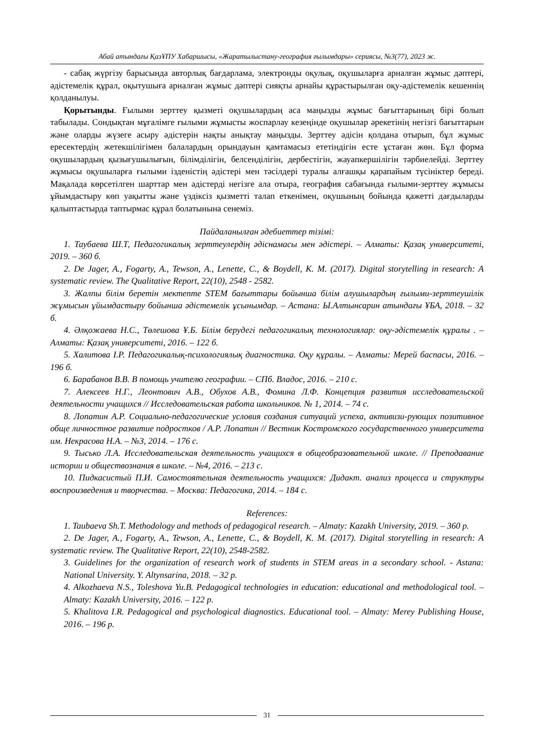Абай атындағы ҚазҰПУ Хабаршысы, «Жаратылыстану-география ғылымдары» сериясы, №3(77), 2023 ж.
- сабақ жүргізу барысында авторлық бағдарлама, электронды оқулық, оқушыларға арналған жұмыс дәптері, әдістемелік құрал, оқытушыға арналған жұмыс дәптері сияқты арнайы құрастырылған оқу-әдістемелік кешеннің қолданылуы.
Қорытынды. Ғылыми зерттеу қызметі оқушылардың аса маңызды жұмыс бағыттарының бірі болып табылады. Сондықтан мұғалімге ғылыми жұмысты жоспарлау кезеңінде оқушылар әрекетінің негізгі бағыттарын және оларды жүзеге асыру әдістерін нақты анықтау маңызды. Зерттеу әдісін қолдана отырып, бұл жұмыс ересектердің жетекшілігімен балалардың орындауын қамтамасыз ететіндігін есте ұстаған жөн. Бұл форма оқушылардың қызығушылығын, білімділігін, белсенділігін, дербестігін, жауапкершілігін тәрбиелейді. Зерттеу жұмысы оқушыларға ғылыми ізденістің әдістері мен тәсілдері туралы алғашқы қарапайым түсініктер береді. Мақалада көрсетілген шарттар мен әдістерді негізге ала отыра, география сабағында ғылыми-зерттеу жұмысы ұйымдастыру көп уақытты және үздіксіз қызметті талап еткенімен, оқушының бойында қажетті дағдыларды қалыптастырда таптырмас құрал болатынына сенеміз.
Пайдаланылған әдебиеттер тізімі:
1. Таубаева Ш.Т, Педагогикалық зерттеулердің әдіснамасы мен әдістері. – Алматы: Қазақ университеті, 2019. – 360 б.
2. De Jager, A., Fogarty, A., Tewson, A., Lenette, C., & Boydell, K. M. (2017). Digital storytelling in research: A systematic review. The Qualitative Report, 22(10), 2548 - 2582.
3. Жалпы білім беретін мектепте STEM бағыттары бойынша білім алушылардың ғылыми-зерттеушілік жұмысын ұйымдастыру бойынша әдістемелік ұсынымдар. – Астана: Ы.Алтынсарин атындағы ҰБА, 2018. – 32 б.
4. Әлқожаева Н.С., Төлешова Ұ.Б. Білім берудегі педагогикалық технологиялар: оқу-әдістемелік құралы . – Алматы: Қазақ университеті, 2016. – 122 б.
5. Халитова І.Р. Педагогикалық-психологиялық диагностика. Оқу құралы. – Алматы: Мерей баспасы, 2016. – 196 б.
6. Барабанов В.В. В помощь учителю географии. – СПб. Владос, 2016. – 210 с.
7. Алексеев Н.Г., Леонтович А.В., Обухов А.В., Фомина Л.Ф. Концепция развития исследовательской деятельности учащихся // Исследовательская работа школьников. № 1, 2014. – 74 с.
8. Лопатин А.Р. Социально-педагогические условия создания ситуаций успеха, активизи-рующих позитивное обще личностное развитие подростков / А.Р. Лопатин // Вестник Костромского государственного университета им. Некрасова Н.А. – №3, 2014. – 176 с.
9. Тысько Л.А. Исследовательская деятельность учащихся в общеобразовательной школе. // Преподавание истории и обществознания в школе. – №4, 2016. – 213 с.
10. Пидкасистый П.И. Самостоятельная деятельность учащихся: Дидакт. анализ процесса и структуры воспроизведения и творчества. – Москва: Педагогика, 2014. – 184 с.
References:
1. Taubaeva Sh.T. Methodology and methods of pedagogical research. – Almaty: Kazakh University, 2019. – 360 p.
2. De Jager, A., Fogarty, A., Tewson, A., Lenette, C., & Boydell, K. M. (2017). Digital storytelling in research: A systematic review. The Qualitative Report, 22(10), 2548-2582.
3. Guidelines for the organization of research work of students in STEM areas in a secondary school. - Astana: National University. Y. Altynsarina, 2018. – 32 p.
4. Alkozhaeva N.S., Toleshova Yu.B. Pedagogical technologies in education: educational and methodological tool. – Almaty: Kazakh University, 2016. – 122 p.
5. Khalitova I.R. Pedagogical and psychological diagnostics. Educational tool. – Almaty: Merey Publishing House, 2016. – 196 p.
31